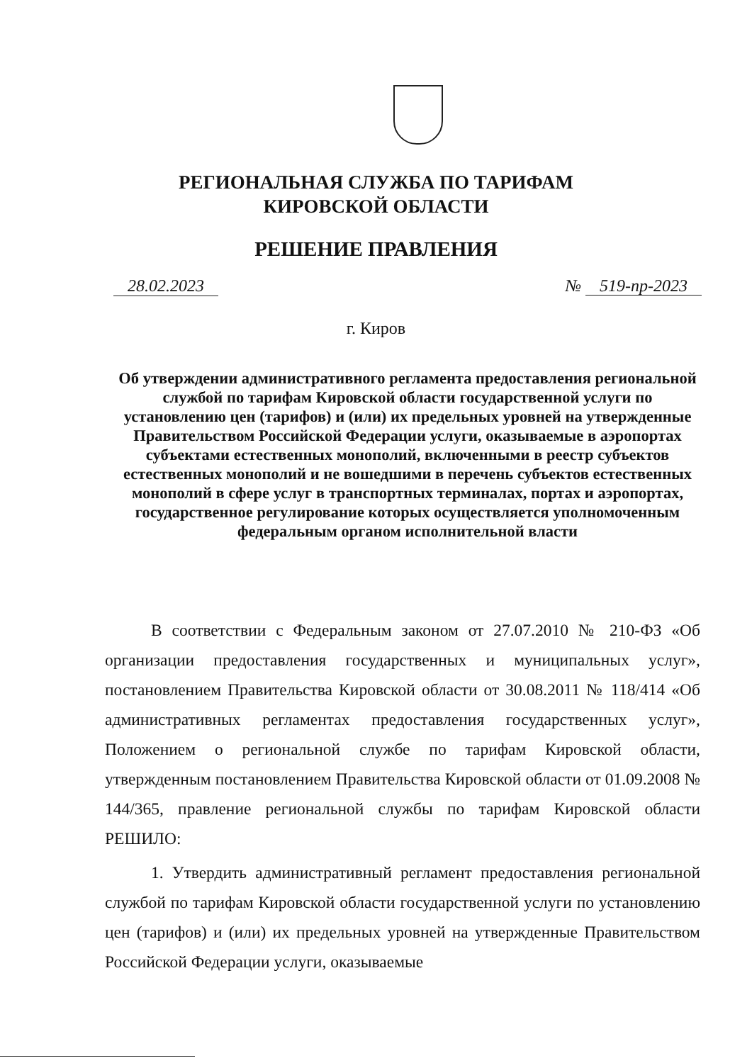РЕГИОНАЛЬНАЯ СЛУЖБА ПО ТАРИФАМ
КИРОВСКОЙ ОБЛАСТИ
РЕШЕНИЕ ПРАВЛЕНИЯ
28.02.2023 № 519-пр-2023
г. Киров
Об утверждении административного регламента предоставления региональной службой по тарифам Кировской области государственной услуги по установлению цен (тарифов) и (или) их предельных уровней на утвержденные Правительством Российской Федерации услуги, оказываемые в аэропортах субъектами естественных монополий, включенными в реестр субъектов естественных монополий и не вошедшими в перечень субъектов естественных монополий в сфере услуг в транспортных терминалах, портах и аэропортах, государственное регулирование которых осуществляется уполномоченным федеральным органом исполнительной власти
В соответствии с Федеральным законом от 27.07.2010 № 210-ФЗ «Об организации предоставления государственных и муниципальных услуг», постановлением Правительства Кировской области от 30.08.2011 № 118/414 «Об административных регламентах предоставления государственных услуг», Положением о региональной службе по тарифам Кировской области, утвержденным постановлением Правительства Кировской области от 01.09.2008 № 144/365, правление региональной службы по тарифам Кировской области РЕШИЛО:
1. Утвердить административный регламент предоставления региональной службой по тарифам Кировской области государственной услуги по установлению цен (тарифов) и (или) их предельных уровней на утвержденные Правительством Российской Федерации услуги, оказываемые